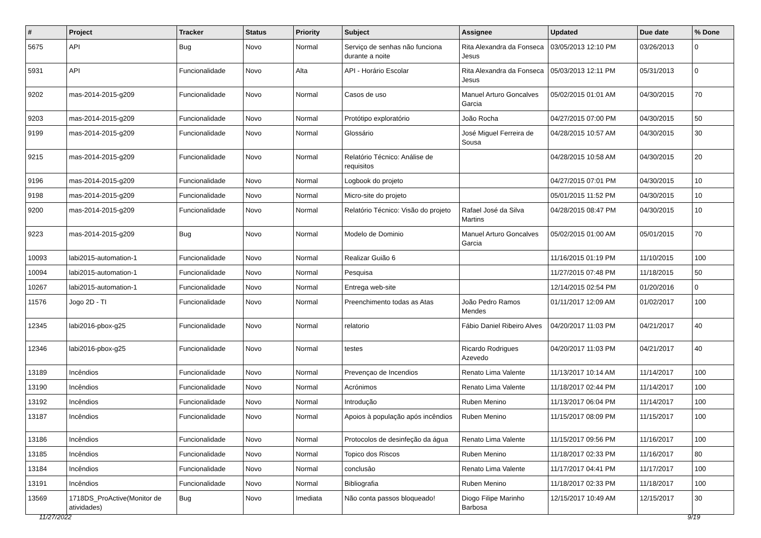| # | Project | Tracker | Status | Priority | Subject | Assignee | Updated | Due date | % Done |
| --- | --- | --- | --- | --- | --- | --- | --- | --- | --- |
| 5675 | API | Bug | Novo | Normal | Serviço de senhas não funciona durante a noite | Rita Alexandra da Fonseca Jesus | 03/05/2013 12:10 PM | 03/26/2013 | 0 |
| 5931 | API | Funcionalidade | Novo | Alta | API - Horário Escolar | Rita Alexandra da Fonseca Jesus | 05/03/2013 12:11 PM | 05/31/2013 | 0 |
| 9202 | mas-2014-2015-g209 | Funcionalidade | Novo | Normal | Casos de uso | Manuel Arturo Goncalves Garcia | 05/02/2015 01:01 AM | 04/30/2015 | 70 |
| 9203 | mas-2014-2015-g209 | Funcionalidade | Novo | Normal | Protótipo exploratório | João Rocha | 04/27/2015 07:00 PM | 04/30/2015 | 50 |
| 9199 | mas-2014-2015-g209 | Funcionalidade | Novo | Normal | Glossário | José Miguel Ferreira de Sousa | 04/28/2015 10:57 AM | 04/30/2015 | 30 |
| 9215 | mas-2014-2015-g209 | Funcionalidade | Novo | Normal | Relatório Técnico: Análise de requisitos | | 04/28/2015 10:58 AM | 04/30/2015 | 20 |
| 9196 | mas-2014-2015-g209 | Funcionalidade | Novo | Normal | Logbook do projeto | | 04/27/2015 07:01 PM | 04/30/2015 | 10 |
| 9198 | mas-2014-2015-g209 | Funcionalidade | Novo | Normal | Micro-site do projeto | | 05/01/2015 11:52 PM | 04/30/2015 | 10 |
| 9200 | mas-2014-2015-g209 | Funcionalidade | Novo | Normal | Relatório Técnico: Visão do projeto | Rafael José da Silva Martins | 04/28/2015 08:47 PM | 04/30/2015 | 10 |
| 9223 | mas-2014-2015-g209 | Bug | Novo | Normal | Modelo de Dominio | Manuel Arturo Goncalves Garcia | 05/02/2015 01:00 AM | 05/01/2015 | 70 |
| 10093 | labi2015-automation-1 | Funcionalidade | Novo | Normal | Realizar Guião 6 | | 11/16/2015 01:19 PM | 11/10/2015 | 100 |
| 10094 | labi2015-automation-1 | Funcionalidade | Novo | Normal | Pesquisa | | 11/27/2015 07:48 PM | 11/18/2015 | 50 |
| 10267 | labi2015-automation-1 | Funcionalidade | Novo | Normal | Entrega web-site | | 12/14/2015 02:54 PM | 01/20/2016 | 0 |
| 11576 | Jogo 2D - TI | Funcionalidade | Novo | Normal | Preenchimento todas as Atas | João Pedro Ramos Mendes | 01/11/2017 12:09 AM | 01/02/2017 | 100 |
| 12345 | labi2016-pbox-g25 | Funcionalidade | Novo | Normal | relatorio | Fábio Daniel Ribeiro Alves | 04/20/2017 11:03 PM | 04/21/2017 | 40 |
| 12346 | labi2016-pbox-g25 | Funcionalidade | Novo | Normal | testes | Ricardo Rodrigues Azevedo | 04/20/2017 11:03 PM | 04/21/2017 | 40 |
| 13189 | Incêndios | Funcionalidade | Novo | Normal | Prevençao de Incendios | Renato Lima Valente | 11/13/2017 10:14 AM | 11/14/2017 | 100 |
| 13190 | Incêndios | Funcionalidade | Novo | Normal | Acrónimos | Renato Lima Valente | 11/18/2017 02:44 PM | 11/14/2017 | 100 |
| 13192 | Incêndios | Funcionalidade | Novo | Normal | Introdução | Ruben Menino | 11/13/2017 06:04 PM | 11/14/2017 | 100 |
| 13187 | Incêndios | Funcionalidade | Novo | Normal | Apoios à população após incêndios | Ruben Menino | 11/15/2017 08:09 PM | 11/15/2017 | 100 |
| 13186 | Incêndios | Funcionalidade | Novo | Normal | Protocolos de desinfeção da água | Renato Lima Valente | 11/15/2017 09:56 PM | 11/16/2017 | 100 |
| 13185 | Incêndios | Funcionalidade | Novo | Normal | Topico dos Riscos | Ruben Menino | 11/18/2017 02:33 PM | 11/16/2017 | 80 |
| 13184 | Incêndios | Funcionalidade | Novo | Normal | conclusâo | Renato Lima Valente | 11/17/2017 04:41 PM | 11/17/2017 | 100 |
| 13191 | Incêndios | Funcionalidade | Novo | Normal | Bibliografia | Ruben Menino | 11/18/2017 02:33 PM | 11/18/2017 | 100 |
| 13569 | 1718DS_ProActive(Monitor de atividades) | Bug | Novo | Imediata | Não conta passos bloqueado! | Diogo Filipe Marinho Barbosa | 12/15/2017 10:49 AM | 12/15/2017 | 30 |
11/27/2022 9/19